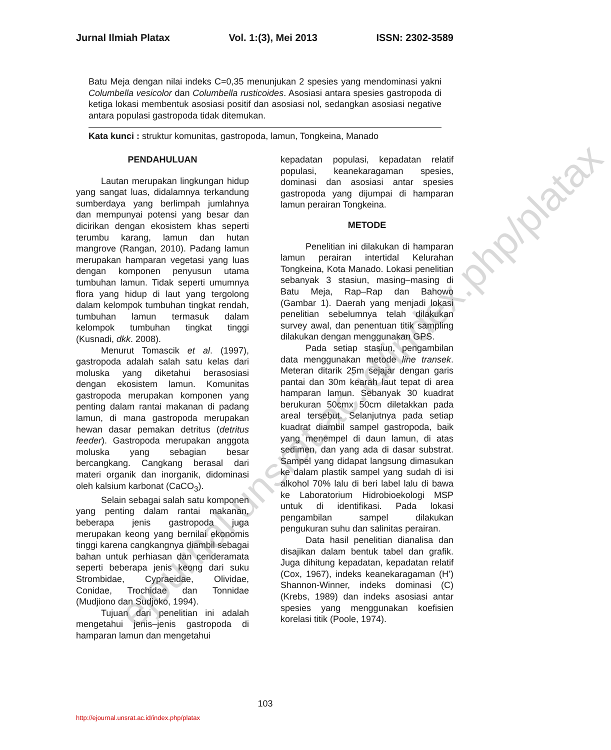ejournal.unsrat.ac.id/index.php/platax
Jurnal Ilmiah Platax Vol. 1:(3), Mei 2013 ISSN: 2302-3589
Batu Meja dengan nilai indeks C=0,35 menunjukan 2 spesies yang mendominasi yakni Columbella vesicolor dan Columbella rusticoides. Asosiasi antara spesies gastropoda di ketiga lokasi membentuk asosiasi positif dan asosiasi nol, sedangkan asosiasi negative antara populasi gastropoda tidak ditemukan.
Kata kunci : struktur komunitas, gastropoda, lamun, Tongkeina, Manado
PENDAHULUAN
Lautan merupakan lingkungan hidup yang sangat luas, didalamnya terkandung sumberdaya yang berlimpah jumlahnya dan mempunyai potensi yang besar dan dicirikan dengan ekosistem khas seperti terumbu karang, lamun dan hutan mangrove (Rangan, 2010). Padang lamun merupakan hamparan vegetasi yang luas dengan komponen penyusun utama tumbuhan lamun. Tidak seperti umumnya flora yang hidup di laut yang tergolong dalam kelompok tumbuhan tingkat rendah, tumbuhan lamun termasuk dalam kelompok tumbuhan tingkat tinggi (Kusnadi, dkk. 2008).
Menurut Tomascik et al. (1997), gastropoda adalah salah satu kelas dari moluska yang diketahui berasosiasi dengan ekosistem lamun. Komunitas gastropoda merupakan komponen yang penting dalam rantai makanan di padang lamun, di mana gastropoda merupakan hewan dasar pemakan detritus (detritus feeder). Gastropoda merupakan anggota moluska yang sebagian besar bercangkang. Cangkang berasal dari materi organik dan inorganik, didominasi oleh kalsium karbonat (CaCO<sub>3</sub>).
Selain sebagai salah satu komponen yang penting dalam rantai makanan, beberapa jenis gastropoda juga merupakan keong yang bernilai ekonomis tinggi karena cangkangnya diambil sebagai bahan untuk perhiasan dan cenderamata seperti beberapa jenis keong dari suku Strombidae, Cypraeidae, Olividae, Conidae, Trochidae dan Tonnidae (Mudjiono dan Sudjoko, 1994).
Tujuan dari penelitian ini adalah mengetahui jenis–jenis gastropoda di hamparan lamun dan mengetahui
kepadatan populasi, kepadatan relatif populasi, keanekaragaman spesies, dominasi dan asosiasi antar spesies gastropoda yang dijumpai di hamparan lamun perairan Tongkeina.
METODE
Penelitian ini dilakukan di hamparan lamun perairan intertidal Kelurahan Tongkeina, Kota Manado. Lokasi penelitian sebanyak 3 stasiun, masing–masing di Batu Meja, Rap–Rap dan Bahowo (Gambar 1). Daerah yang menjadi lokasi penelitian sebelumnya telah dilakukan survey awal, dan penentuan titik sampling dilakukan dengan menggunakan GPS.
Pada setiap stasiun, pengambilan data menggunakan metode line transek. Meteran ditarik 25m sejajar dengan garis pantai dan 30m kearah laut tepat di area hamparan lamun. Sebanyak 30 kuadrat berukuran 50cmx 50cm diletakkan pada areal tersebut. Selanjutnya pada setiap kuadrat diambil sampel gastropoda, baik yang menempel di daun lamun, di atas sedimen, dan yang ada di dasar substrat. Sampel yang didapat langsung dimasukan ke dalam plastik sampel yang sudah di isi alkohol 70% lalu di beri label lalu di bawa ke Laboratorium Hidrobioekologi MSP untuk di identifikasi. Pada lokasi pengambilan sampel dilakukan pengukuran suhu dan salinitas perairan.
Data hasil penelitian dianalisa dan disajikan dalam bentuk tabel dan grafik. Juga dihitung kepadatan, kepadatan relatif (Cox, 1967), indeks keanekaragaman (H’) Shannon-Winner, indeks dominasi (C) (Krebs, 1989) dan indeks asosiasi antar spesies yang menggunakan koefisien korelasi titik (Poole, 1974).
103
http://ejournal.unsrat.ac.id/index.php/platax